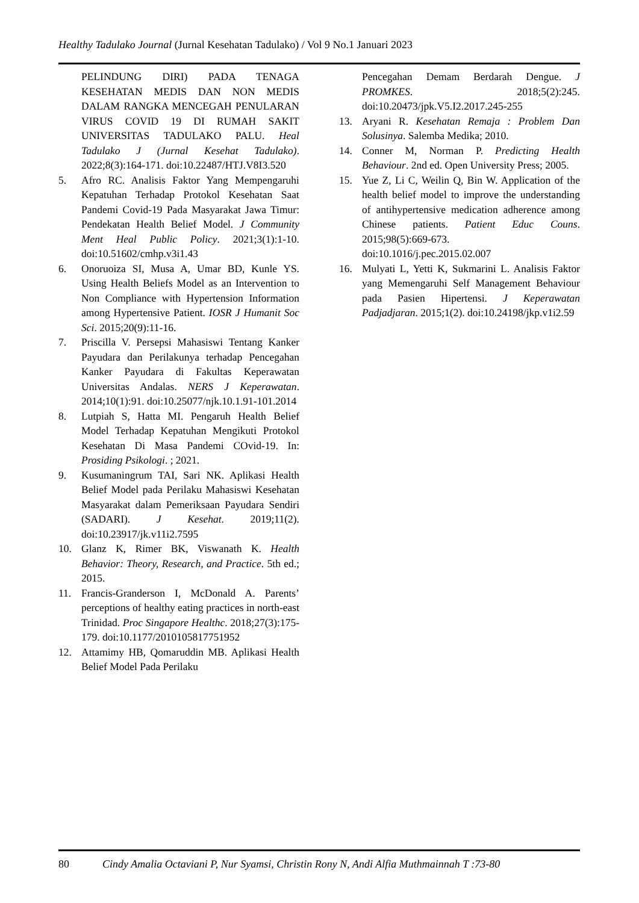Healthy Tadulako Journal (Jurnal Kesehatan Tadulako) / Vol 9 No.1 Januari 2023
PELINDUNG DIRI) PADA TENAGA KESEHATAN MEDIS DAN NON MEDIS DALAM RANGKA MENCEGAH PENULARAN VIRUS COVID 19 DI RUMAH SAKIT UNIVERSITAS TADULAKO PALU. Heal Tadulako J (Jurnal Kesehat Tadulako). 2022;8(3):164-171. doi:10.22487/HTJ.V8I3.520
5. Afro RC. Analisis Faktor Yang Mempengaruhi Kepatuhan Terhadap Protokol Kesehatan Saat Pandemi Covid-19 Pada Masyarakat Jawa Timur: Pendekatan Health Belief Model. J Community Ment Heal Public Policy. 2021;3(1):1-10. doi:10.51602/cmhp.v3i1.43
6. Onoruoiza SI, Musa A, Umar BD, Kunle YS. Using Health Beliefs Model as an Intervention to Non Compliance with Hypertension Information among Hypertensive Patient. IOSR J Humanit Soc Sci. 2015;20(9):11-16.
7. Priscilla V. Persepsi Mahasiswi Tentang Kanker Payudara dan Perilakunya terhadap Pencegahan Kanker Payudara di Fakultas Keperawatan Universitas Andalas. NERS J Keperawatan. 2014;10(1):91. doi:10.25077/njk.10.1.91-101.2014
8. Lutpiah S, Hatta MI. Pengaruh Health Belief Model Terhadap Kepatuhan Mengikuti Protokol Kesehatan Di Masa Pandemi COvid-19. In: Prosiding Psikologi. ; 2021.
9. Kusumaningrum TAI, Sari NK. Aplikasi Health Belief Model pada Perilaku Mahasiswi Kesehatan Masyarakat dalam Pemeriksaan Payudara Sendiri (SADARI). J Kesehat. 2019;11(2). doi:10.23917/jk.v11i2.7595
10. Glanz K, Rimer BK, Viswanath K. Health Behavior: Theory, Research, and Practice. 5th ed.; 2015.
11. Francis-Granderson I, McDonald A. Parents’ perceptions of healthy eating practices in north-east Trinidad. Proc Singapore Healthc. 2018;27(3):175-179. doi:10.1177/2010105817751952
12. Attamimy HB, Qomaruddin MB. Aplikasi Health Belief Model Pada Perilaku
Pencegahan Demam Berdarah Dengue. J PROMKES. 2018;5(2):245. doi:10.20473/jpk.V5.I2.2017.245-255
13. Aryani R. Kesehatan Remaja : Problem Dan Solusinya. Salemba Medika; 2010.
14. Conner M, Norman P. Predicting Health Behaviour. 2nd ed. Open University Press; 2005.
15. Yue Z, Li C, Weilin Q, Bin W. Application of the health belief model to improve the understanding of antihypertensive medication adherence among Chinese patients. Patient Educ Couns. 2015;98(5):669-673. doi:10.1016/j.pec.2015.02.007
16. Mulyati L, Yetti K, Sukmarini L. Analisis Faktor yang Memengaruhi Self Management Behaviour pada Pasien Hipertensi. J Keperawatan Padjadjaran. 2015;1(2). doi:10.24198/jkp.v1i2.59
80 Cindy Amalia Octaviani P, Nur Syamsi, Christin Rony N, Andi Alfia Muthmainnah T :73-80